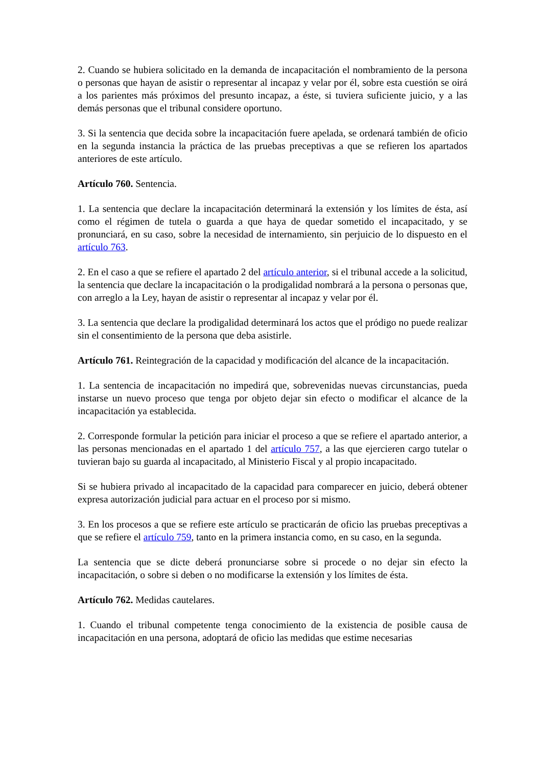2. Cuando se hubiera solicitado en la demanda de incapacitación el nombramiento de la persona o personas que hayan de asistir o representar al incapaz y velar por él, sobre esta cuestión se oirá a los parientes más próximos del presunto incapaz, a éste, si tuviera suficiente juicio, y a las demás personas que el tribunal considere oportuno.
3. Si la sentencia que decida sobre la incapacitación fuere apelada, se ordenará también de oficio en la segunda instancia la práctica de las pruebas preceptivas a que se refieren los apartados anteriores de este artículo.
Artículo 760. Sentencia.
1. La sentencia que declare la incapacitación determinará la extensión y los límites de ésta, así como el régimen de tutela o guarda a que haya de quedar sometido el incapacitado, y se pronunciará, en su caso, sobre la necesidad de internamiento, sin perjuicio de lo dispuesto en el artículo 763.
2. En el caso a que se refiere el apartado 2 del artículo anterior, si el tribunal accede a la solicitud, la sentencia que declare la incapacitación o la prodigalidad nombrará a la persona o personas que, con arreglo a la Ley, hayan de asistir o representar al incapaz y velar por él.
3. La sentencia que declare la prodigalidad determinará los actos que el pródigo no puede realizar sin el consentimiento de la persona que deba asistirle.
Artículo 761. Reintegración de la capacidad y modificación del alcance de la incapacitación.
1. La sentencia de incapacitación no impedirá que, sobrevenidas nuevas circunstancias, pueda instarse un nuevo proceso que tenga por objeto dejar sin efecto o modificar el alcance de la incapacitación ya establecida.
2. Corresponde formular la petición para iniciar el proceso a que se refiere el apartado anterior, a las personas mencionadas en el apartado 1 del artículo 757, a las que ejercieren cargo tutelar o tuvieran bajo su guarda al incapacitado, al Ministerio Fiscal y al propio incapacitado.
Si se hubiera privado al incapacitado de la capacidad para comparecer en juicio, deberá obtener expresa autorización judicial para actuar en el proceso por si mismo.
3. En los procesos a que se refiere este artículo se practicarán de oficio las pruebas preceptivas a que se refiere el artículo 759, tanto en la primera instancia como, en su caso, en la segunda.
La sentencia que se dicte deberá pronunciarse sobre si procede o no dejar sin efecto la incapacitación, o sobre si deben o no modificarse la extensión y los límites de ésta.
Artículo 762. Medidas cautelares.
1. Cuando el tribunal competente tenga conocimiento de la existencia de posible causa de incapacitación en una persona, adoptará de oficio las medidas que estime necesarias